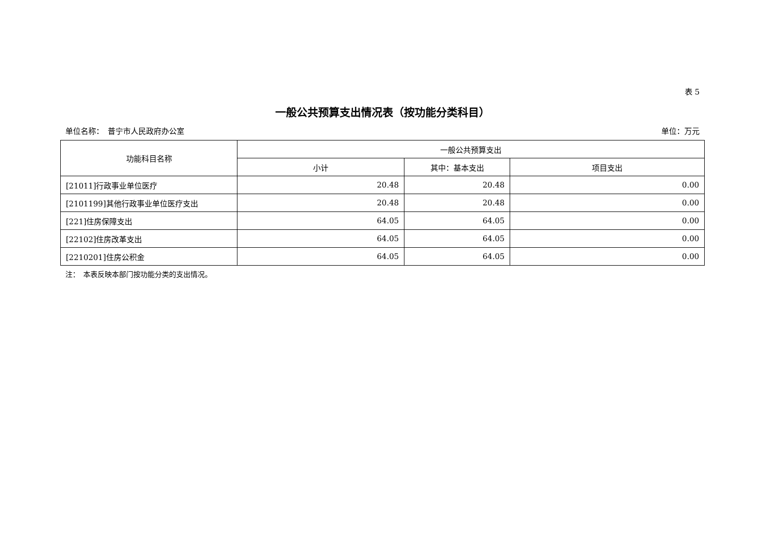表 5
一般公共预算支出情况表（按功能分类科目）
单位名称：　普宁市人民政府办公室 单位：万元
| 功能科目名称 | 一般公共预算支出 | | |
| --- | --- | --- | --- |
| | 小计 | 其中：基本支出 | 项目支出 |
| [21011]行政事业单位医疗 | 20.48 | 20.48 | 0.00 |
| [2101199]其他行政事业单位医疗支出 | 20.48 | 20.48 | 0.00 |
| [221]住房保障支出 | 64.05 | 64.05 | 0.00 |
| [22102]住房改革支出 | 64.05 | 64.05 | 0.00 |
| [2210201]住房公积金 | 64.05 | 64.05 | 0.00 |
注：　本表反映本部门按功能分类的支出情况。